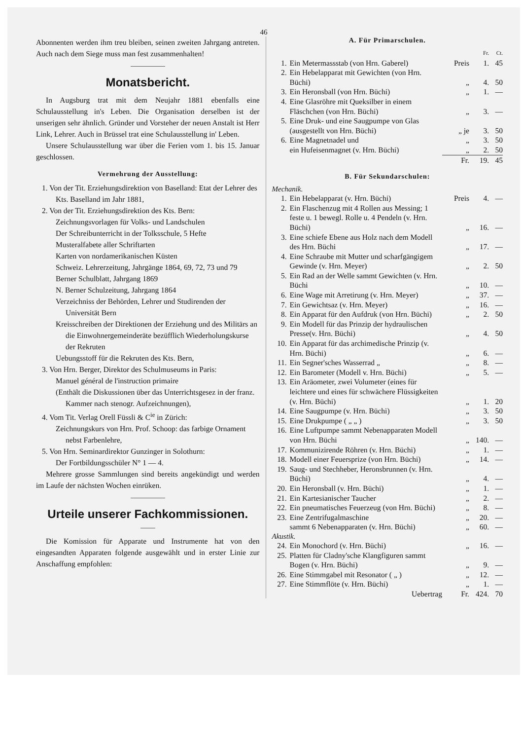46
Abonnenten werden ihm treu bleiben, seinen zweiten Jahrgang antreten. Auch nach dem Siege muss man fest zusammenhalten!
Monatsbericht.
In Augsburg trat mit dem Neujahr 1881 ebenfalls eine Schulausstellung in's Leben. Die Organisation derselben ist der unserigen sehr ähnlich. Gründer und Vorsteher der neuen Anstalt ist Herr Link, Lehrer. Auch in Brüssel trat eine Schulausstellung in' Leben.
Unsere Schulausstellung war über die Ferien vom 1. bis 15. Januar geschlossen.
Vermehrung der Ausstellung:
1. Von der Tit. Erziehungsdirektion von Baselland: Etat der Lehrer des Kts. Baselland im Jahr 1881,
2. Von der Tit. Erziehungsdirektion des Kts. Bern:
Zeichnungsvorlagen für Volks- und Landschulen
Der Schreibunterricht in der Tolksschule, 5 Hefte
Musteralfabete aller Schriftarten
Karten von nordamerikanischen Küsten
Schweiz. Lehrerzeitung, Jahrgänge 1864, 69, 72, 73 und 79
Berner Schulblatt, Jahrgang 1869
N. Berner Schulzeitung, Jahrgang 1864
Verzeichniss der Behörden, Lehrer und Studirenden der Universität Bern
Kreisschreiben der Direktionen der Erziehung und des Militärs an die Einwohnergemeinderäte bezüfflich Wiederholungskurse der Rekruten
Uebungsstoff für die Rekruten des Kts. Bern,
3. Von Hrn. Berger, Direktor des Schulmuseums in Paris:
Manuel général de l'instruction primaire
(Enthält die Diskussionen über das Unterrichtsgesez in der franz. Kammer nach stenogr. Aufzeichnungen),
4. Vom Tit. Verlag Orell Füssli & C<sup>ie</sup> in Zürich:
Zeichnungskurs von Hrn. Prof. Schoop: das farbige Ornament nebst Farbenlehre,
5. Von Hrn. Seminardirektor Gunzinger in Solothurn:
Der Fortbildungsschüler N° 1 — 4.
Mehrere grosse Sammlungen sind bereits angekündigt und werden im Laufe der nächsten Wochen einrüken.
Urteile unserer Fachkommissionen.
Die Komission für Apparate und Instrumente hat von den eingesandten Apparaten folgende ausgewählt und in erster Linie zur Anschaffung empfohlen:
A. Für Primarschulen.
| | | | Fr. | Ct. |
| 1. | Ein Metermassstab (von Hrn. Gaberel) | Preis | 1. | 45 |
| 2. | Ein Hebelapparat mit Gewichten (von Hrn. Büchi) | „ | 4. | 50 |
| 3. | Ein Heronsball (von Hrn. Büchi) | „ | 1. | — |
| 4. | Eine Glasröhre mit Queksilber in einem Fläschchen (von Hrn. Büchi) | „ | 3. | — |
| 5. | Eine Druk- und eine Saugpumpe von Glas (ausgestellt von Hrn. Büchi) | „ je | 3. | 50 |
| 6. | Eine Magnetnadel und | „ | 3. | 50 |
| | ein Hufeisenmagnet (v. Hrn. Büchi) | „ | 2. | 50 |
| | | Fr. | 19. | 45 |
B. Für Sekundarschulen:
Mechanik.
| 1. | Ein Hebelapparat (v. Hrn. Büchi) | Preis | 4. | — |
| 2. | Ein Flaschenzug mit 4 Rollen aus Messing; 1 feste u. 1 bewegl. Rolle u. 4 Pendeln (v. Hrn. Büchi) | „ | 16. | — |
| 3. | Eine schiefe Ebene aus Holz nach dem Modell des Hrn. Büchi | „ | 17. | — |
| 4. | Eine Schraube mit Mutter und scharfgängigem Gewinde (v. Hrn. Meyer) | „ | 2. | 50 |
| 5. | Ein Rad an der Welle sammt Gewichten (v. Hrn. Büchi | „ | 10. | — |
| 6. | Eine Wage mit Arretirung (v. Hrn. Meyer) | „ | 37. | — |
| 7. | Ein Gewichtsaz (v. Hrn. Meyer) | „ | 16. | — |
| 8. | Ein Apparat für den Aufdruk (von Hrn. Büchi) | „ | 2. | 50 |
| 9. | Ein Modell für das Prinzip der hydraulischen Presse(v. Hrn. Büchi) | „ | 4. | 50 |
| 10. | Ein Apparat für das archimedische Prinzip (v. Hrn. Büchi) | „ | 6. | — |
| 11. | Ein Segner'sches Wasserrad „ | „ | 8. | — |
| 12. | Ein Barometer (Modell v. Hrn. Büchi) | „ | 5. | — |
| 13. | Ein Aräometer, zwei Volumeter (eines für leichtere und eines für schwächere Flüssigkeiten (v. Hrn. Büchi) | „ | 1. | 20 |
| 14. | Eine Saugpumpe (v. Hrn. Büchi) | „ | 3. | 50 |
| 15. | Eine Drukpumpe ( „ „ ) | „ | 3. | 50 |
| 16. | Eine Luftpumpe sammt Nebenapparaten Modell von Hrn. Büchi | „ | 140. | — |
| 17. | Kommunizirende Röhren (v. Hrn. Büchi) | „ | 1. | — |
| 18. | Modell einer Feuersprize (von Hrn. Büchi) | „ | 14. | — |
| 19. | Saug- und Stechheber, Heronsbrunnen (v. Hrn. Büchi) | „ | 4. | — |
| 20. | Ein Heronsball (v. Hrn. Büchi) | „ | 1. | — |
| 21. | Ein Kartesianischer Taucher | „ | 2. | — |
| 22. | Ein pneumatisches Feuerzeug (von Hrn. Büchi) | „ | 8. | — |
| 23. | Eine Zentrifugalmaschine | „ | 20. | — |
| | sammt 6 Nebenapparaten (v. Hrn. Büchi) | „ | 60. | — |
Akustik.
| 24. | Ein Monochord (v. Hrn. Büchi) | „ | 16. | — |
| 25. | Platten für Cladny'sche Klangfiguren sammt Bogen (v. Hrn. Büchi) | „ | 9. | — |
| 26. | Eine Stimmgabel mit Resonator ( „ ) | „ | 12. | — |
| 27. | Eine Stimmflöte (v. Hrn. Büchi) | „ | 1. | — |
| | Uebertrag | Fr. | 424. | 70 |